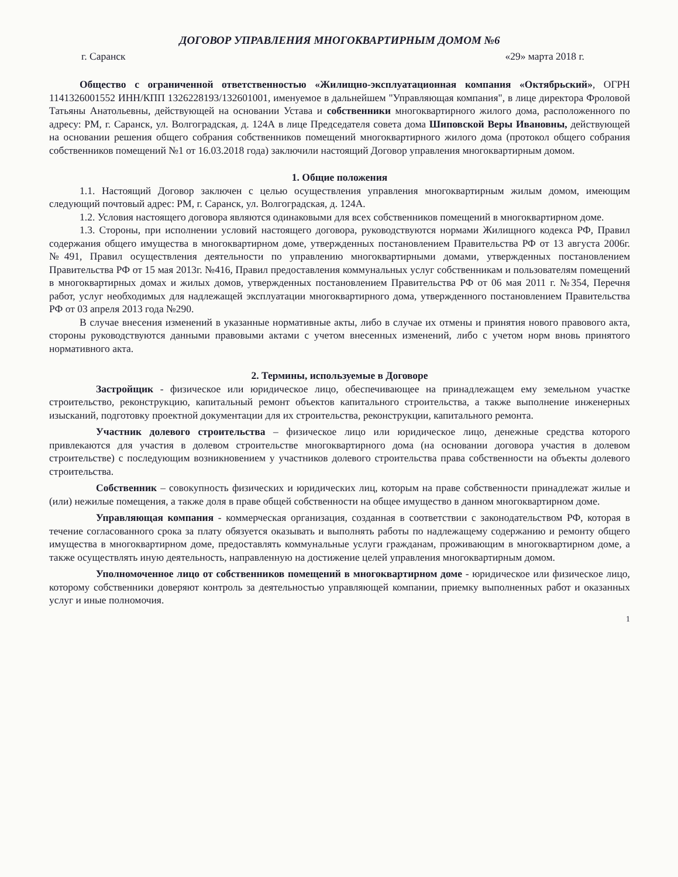ДОГОВОР УПРАВЛЕНИЯ МНОГОКВАРТИРНЫМ ДОМОМ №6
г. Саранск «29» марта 2018 г.
Общество с ограниченной ответственностью «Жилищно-эксплуатационная компания «Октябрьский», ОГРН 1141326001552 ИНН/КПП 1326228193/132601001, именуемое в дальнейшем "Управляющая компания", в лице директора Фроловой Татьяны Анатольевны, действующей на основании Устава и собственники многоквартирного жилого дома, расположенного по адресу: РМ, г. Саранск, ул. Волгоградская, д. 124А в лице Председателя совета дома Шиповской Веры Ивановны, действующей на основании решения общего собрания собственников помещений многоквартирного жилого дома (протокол общего собрания собственников помещений №1 от 16.03.2018 года) заключили настоящий Договор управления многоквартирным домом.
1. Общие положения
1.1. Настоящий Договор заключен с целью осуществления управления многоквартирным жилым домом, имеющим следующий почтовый адрес: РМ, г. Саранск, ул. Волгоградская, д. 124А.
1.2. Условия настоящего договора являются одинаковыми для всех собственников помещений в многоквартирном доме.
1.3. Стороны, при исполнении условий настоящего договора, руководствуются нормами Жилищного кодекса РФ, Правил содержания общего имущества в многоквартирном доме, утвержденных постановлением Правительства РФ от 13 августа 2006г. №491, Правил осуществления деятельности по управлению многоквартирными домами, утвержденных постановлением Правительства РФ от 15 мая 2013г. №416, Правил предоставления коммунальных услуг собственникам и пользователям помещений в многоквартирных домах и жилых домов, утвержденных постановлением Правительства РФ от 06 мая 2011 г. №354, Перечня работ, услуг необходимых для надлежащей эксплуатации многоквартирного дома, утвержденного постановлением Правительства РФ от 03 апреля 2013 года №290.
В случае внесения изменений в указанные нормативные акты, либо в случае их отмены и принятия нового правового акта, стороны руководствуются данными правовыми актами с учетом внесенных изменений, либо с учетом норм вновь принятого нормативного акта.
2. Термины, используемые в Договоре
Застройщик - физическое или юридическое лицо, обеспечивающее на принадлежащем ему земельном участке строительство, реконструкцию, капитальный ремонт объектов капитального строительства, а также выполнение инженерных изысканий, подготовку проектной документации для их строительства, реконструкции, капитального ремонта.
Участник долевого строительства – физическое лицо или юридическое лицо, денежные средства которого привлекаются для участия в долевом строительстве многоквартирного дома (на основании договора участия в долевом строительстве) с последующим возникновением у участников долевого строительства права собственности на объекты долевого строительства.
Собственник – совокупность физических и юридических лиц, которым на праве собственности принадлежат жилые и (или) нежилые помещения, а также доля в праве общей собственности на общее имущество в данном многоквартирном доме.
Управляющая компания - коммерческая организация, созданная в соответствии с законодательством РФ, которая в течение согласованного срока за плату обязуется оказывать и выполнять работы по надлежащему содержанию и ремонту общего имущества в многоквартирном доме, предоставлять коммунальные услуги гражданам, проживающим в многоквартирном доме, а также осуществлять иную деятельность, направленную на достижение целей управления многоквартирным домом.
Уполномоченное лицо от собственников помещений в многоквартирном доме - юридическое или физическое лицо, которому собственники доверяют контроль за деятельностью управляющей компании, приемку выполненных работ и оказанных услуг и иные полномочия.
1